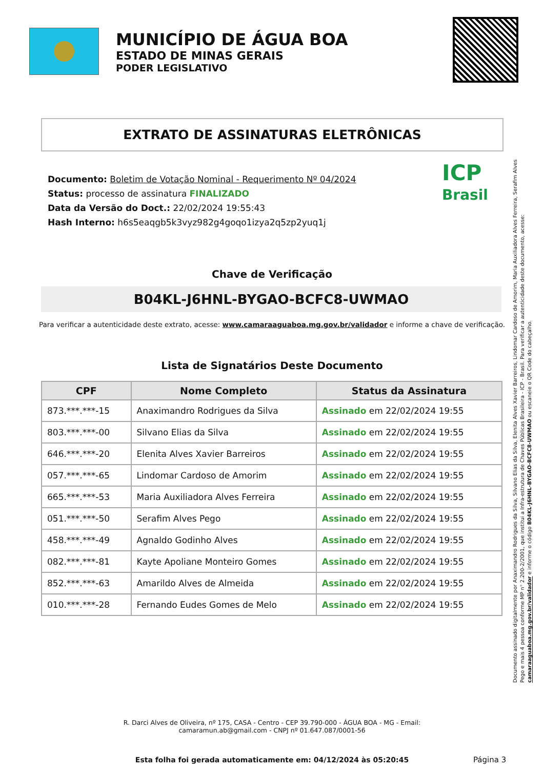MUNICÍPIO DE ÁGUA BOA
ESTADO DE MINAS GERAIS
PODER LEGISLATIVO
EXTRATO DE ASSINATURAS ELETRÔNICAS
Documento: Boletim de Votação Nominal - Requerimento Nº 04/2024
Status: processo de assinatura FINALIZADO
Data da Versão do Doct.: 22/02/2024 19:55:43
Hash Interno: h6s5eaqgb5k3vyz982g4goqo1izya2q5zp2yuq1j
ICP
Brasil
Chave de Verificação
B04KL-J6HNL-BYGAO-BCFC8-UWMAO
Para verificar a autenticidade deste extrato, acesse: www.camaraaguaboa.mg.gov.br/validador e informe a chave de verificação.
Lista de Signatários Deste Documento
| CPF | Nome Completo | Status da Assinatura |
| --- | --- | --- |
| 873.***.***-15 | Anaximandro Rodrigues da Silva | Assinado em 22/02/2024 19:55 |
| 803.***.***-00 | Silvano Elias da Silva | Assinado em 22/02/2024 19:55 |
| 646.***.***-20 | Elenita Alves Xavier Barreiros | Assinado em 22/02/2024 19:55 |
| 057.***.***-65 | Lindomar Cardoso de Amorim | Assinado em 22/02/2024 19:55 |
| 665.***.***-53 | Maria Auxiliadora Alves Ferreira | Assinado em 22/02/2024 19:55 |
| 051.***.***-50 | Serafim Alves Pego | Assinado em 22/02/2024 19:55 |
| 458.***.***-49 | Agnaldo Godinho Alves | Assinado em 22/02/2024 19:55 |
| 082.***.***-81 | Kayte Apoliane Monteiro Gomes | Assinado em 22/02/2024 19:55 |
| 852.***.***-63 | Amarildo Alves de Almeida | Assinado em 22/02/2024 19:55 |
| 010.***.***-28 | Fernando Eudes Gomes de Melo | Assinado em 22/02/2024 19:55 |
Documento assinado digitalmente por Anaximandro Rodrigues da Silva, Silvano Elias da Silva, Elenita Alves Xavier Barreiros, Lindomar Cardoso de Amorim, Maria Auxiliadora Alves Ferreira, Serafim Alves Pego e mais 4 pessoa conforme MP n° 2.200-2/2001, que institui a Infra-estrutura de Chaves Públicas Brasileira - ICP - Brasil. Para verificar a autenticidade deste documento, acesse: camaraaguaboa.mg.gov.br/validador e informe o código B04KL-J6HNL-BYGAO-BCFC8-UWMAO ou escaneie o QR Code do cabeçalho.
R. Darci Alves de Oliveira, nº 175, CASA - Centro - CEP 39.790-000 - ÁGUA BOA - MG - Email:
camaramun.ab@gmail.com - CNPJ nº 01.647.087/0001-56
Esta folha foi gerada automaticamente em: 04/12/2024 às 05:20:45 Página 3